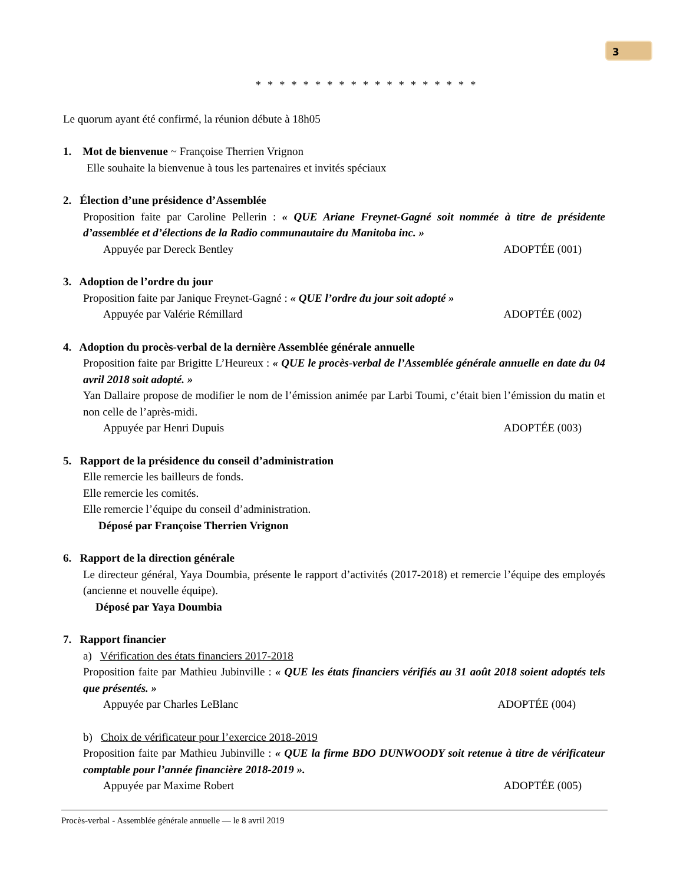3
* * * * * * * * * * * * * * * * * * *
Le quorum ayant été confirmé, la réunion débute à 18h05
1. Mot de bienvenue ~ Françoise Therrien Vrignon
Elle souhaite la bienvenue à tous les partenaires et invités spéciaux
2. Élection d’une présidence d’Assemblée
Proposition faite par Caroline Pellerin : « QUE Ariane Freynet-Gagné soit nommée à titre de présidente d’assemblée et d’élections de la Radio communautaire du Manitoba inc. »
Appuyée par Dereck Bentley ADOPTÉE (001)
3. Adoption de l’ordre du jour
Proposition faite par Janique Freynet-Gagné : « QUE l’ordre du jour soit adopté »
Appuyée par Valérie Rémillard ADOPTÉE (002)
4. Adoption du procès-verbal de la dernière Assemblée générale annuelle
Proposition faite par Brigitte L’Heureux : « QUE le procès-verbal de l’Assemblée générale annuelle en date du 04 avril 2018 soit adopté. »
Yan Dallaire propose de modifier le nom de l’émission animée par Larbi Toumi, c’était bien l’émission du matin et non celle de l’après-midi.
Appuyée par Henri Dupuis ADOPTÉE (003)
5. Rapport de la présidence du conseil d’administration
Elle remercie les bailleurs de fonds.
Elle remercie les comités.
Elle remercie l’équipe du conseil d’administration.
Déposé par Françoise Therrien Vrignon
6. Rapport de la direction générale
Le directeur général, Yaya Doumbia, présente le rapport d’activités (2017-2018) et remercie l’équipe des employés (ancienne et nouvelle équipe).
Déposé par Yaya Doumbia
7. Rapport financier
a) Vérification des états financiers 2017-2018
Proposition faite par Mathieu Jubinville : « QUE les états financiers vérifiés au 31 août 2018 soient adoptés tels que présentés. »
Appuyée par Charles LeBlanc ADOPTÉE (004)
b) Choix de vérificateur pour l’exercice 2018-2019
Proposition faite par Mathieu Jubinville : « QUE la firme BDO DUNWOODY soit retenue à titre de vérificateur comptable pour l’année financière 2018-2019 ».
Appuyée par Maxime Robert ADOPTÉE (005)
Procès-verbal - Assemblée générale annuelle — le 8 avril 2019